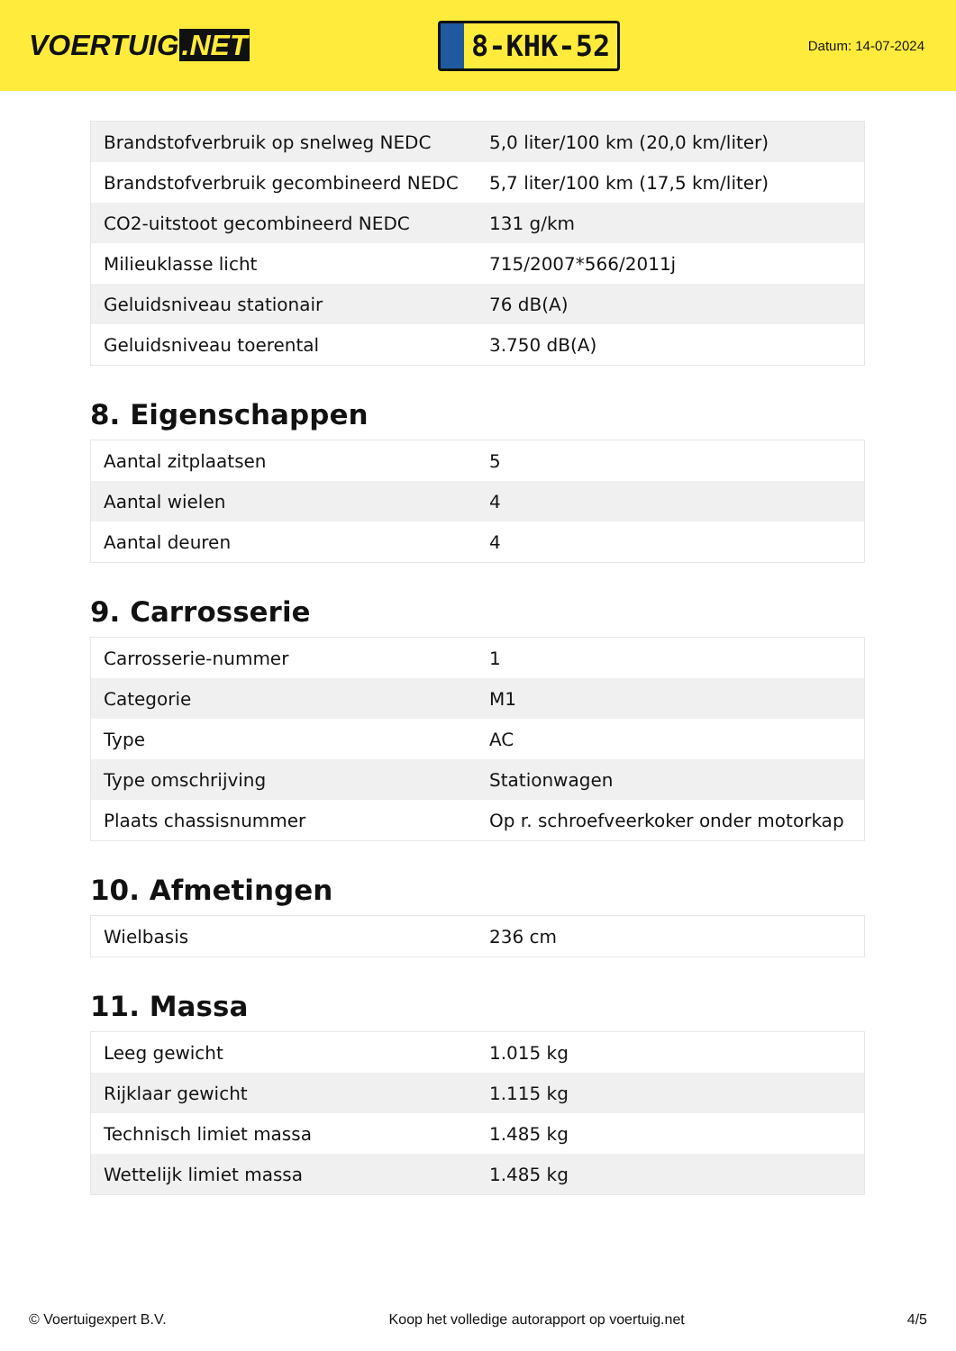VOERTUIG.NET
8-KHK-52
Datum: 14-07-2024
| Brandstofverbruik op snelweg NEDC | 5,0 liter/100 km (20,0 km/liter) |
| Brandstofverbruik gecombineerd NEDC | 5,7 liter/100 km (17,5 km/liter) |
| CO2-uitstoot gecombineerd NEDC | 131 g/km |
| Milieuklasse licht | 715/2007*566/2011j |
| Geluidsniveau stationair | 76 dB(A) |
| Geluidsniveau toerental | 3.750 dB(A) |
8. Eigenschappen
| Aantal zitplaatsen | 5 |
| Aantal wielen | 4 |
| Aantal deuren | 4 |
9. Carrosserie
| Carrosserie-nummer | 1 |
| Categorie | M1 |
| Type | AC |
| Type omschrijving | Stationwagen |
| Plaats chassisnummer | Op r. schroefveerkoker onder motorkap |
10. Afmetingen
| Wielbasis | 236 cm |
11. Massa
| Leeg gewicht | 1.015 kg |
| Rijklaar gewicht | 1.115 kg |
| Technisch limiet massa | 1.485 kg |
| Wettelijk limiet massa | 1.485 kg |
© Voertuigexpert B.V. Koop het volledige autorapport op voertuig.net 4/5